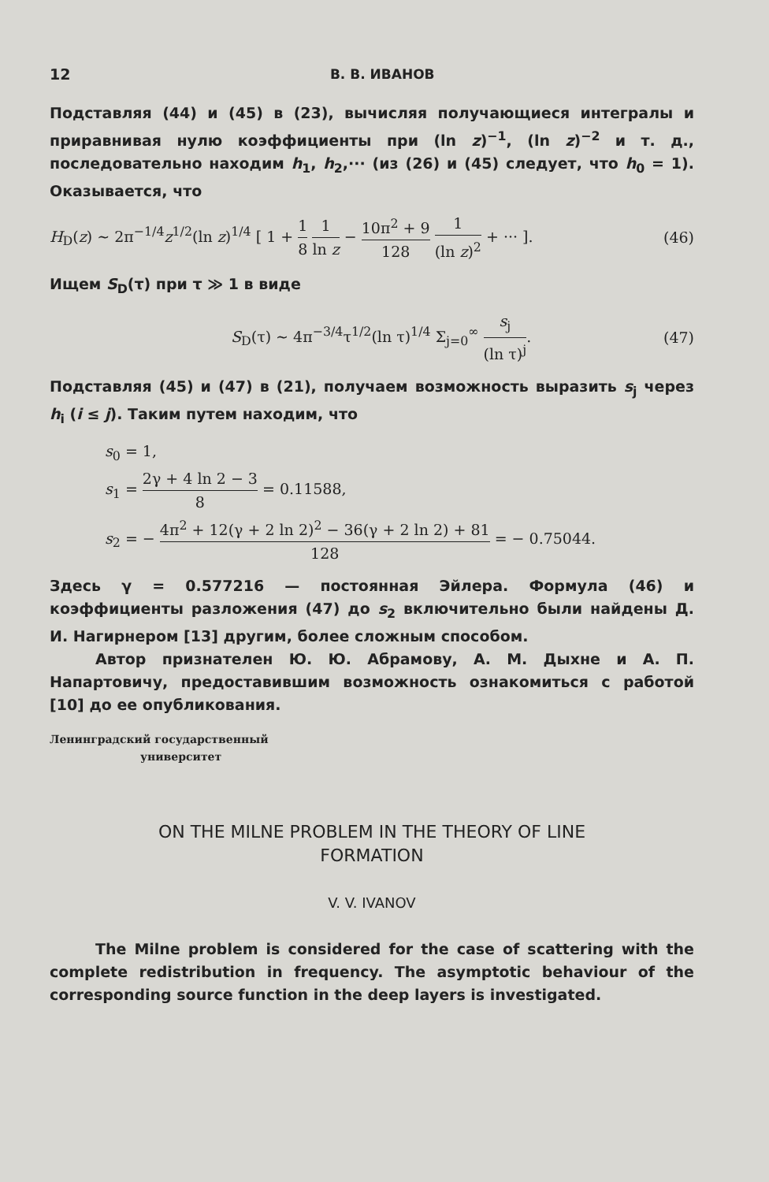12 В. В. ИВАНОВ
Подставляя (44) и (45) в (23), вычисляя получающиеся интегралы и приравнивая нулю коэффициенты при (ln z)<sup>−1</sup>, (ln z)<sup>−2</sup> и т. д., последовательно находим h<sub>1</sub>, h<sub>2</sub>,··· (из (26) и (45) следует, что h<sub>0</sub> = 1). Оказывается, что
H<sub>D</sub>(z) ~ 2π<sup>−1/4</sup>z<sup>1/2</sup>(ln z)<sup>1/4</sup> [ 1 + 1 8 1 ln z − 10π<sup>2</sup> + 9 128 1 (ln z)<sup>2</sup> + ··· ]. (46)
Ищем S<sub>D</sub>(τ) при τ ≫ 1 в виде
S<sub>D</sub>(τ) ~ 4π<sup>−3/4</sup>τ<sup>1/2</sup>(ln τ)<sup>1/4</sup> Σ<sub>j=0</sub><sup>∞</sup> s<sub>j</sub> (ln τ)<sup>j</sup>. (47)
Подставляя (45) и (47) в (21), получаем возможность выразить s<sub>j</sub> через h<sub>i</sub> (i ≤ j). Таким путем находим, что
s<sub>0</sub> = 1,
s<sub>1</sub> = 2γ + 4 ln 2 − 3 8 = 0.11588,
s<sub>2</sub> = − 4π<sup>2</sup> + 12(γ + 2 ln 2)<sup>2</sup> − 36(γ + 2 ln 2) + 81 128 = − 0.75044.
Здесь γ = 0.577216 — постоянная Эйлера. Формула (46) и коэффициенты разложения (47) до s<sub>2</sub> включительно были найдены Д. И. Нагирнером [13] другим, более сложным способом.
Автор признателен Ю. Ю. Абрамову, А. М. Дыхне и А. П. Напартовичу, предоставившим возможность ознакомиться с работой [10] до ее опубликования.
Ленинградский государственный
университет
ON THE MILNE PROBLEM IN THE THEORY OF LINE
FORMATION
V. V. IVANOV
The Milne problem is considered for the case of scattering with the complete redistribution in frequency. The asymptotic behaviour of the corresponding source function in the deep layers is investigated.